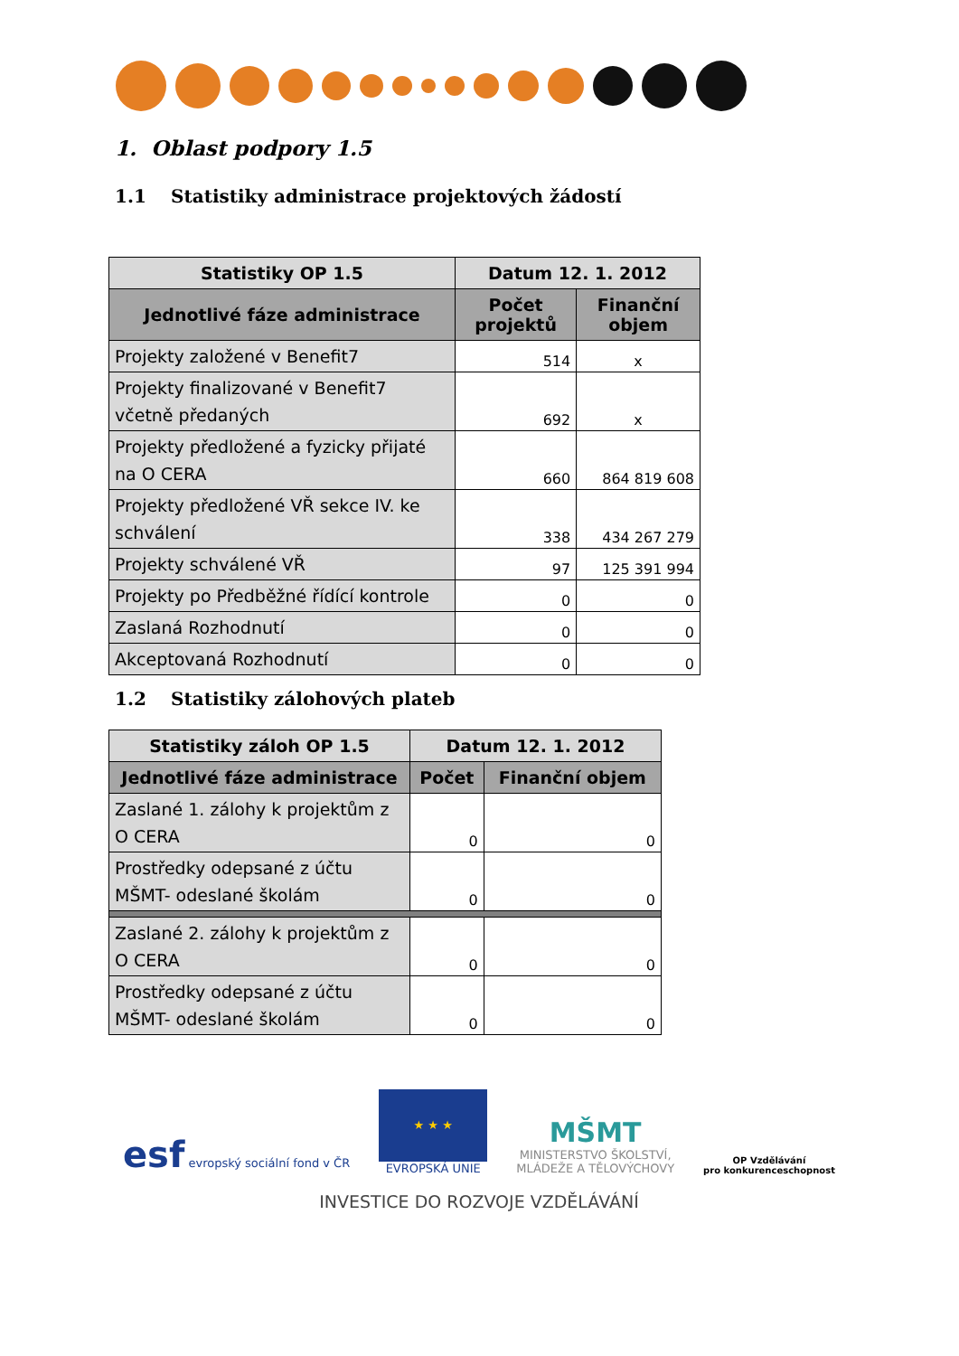1. Oblast podpory 1.5
1.1 Statistiky administrace projektových žádostí
| Statistiky OP 1.5 | Datum 12. 1. 2012 | |
| --- | --- | --- |
| Jednotlivé fáze administrace | Počet projektů | Finanční objem |
| Projekty založené v Benefit7 | 514 | x |
| Projekty finalizované v Benefit7 včetně předaných | 692 | x |
| Projekty předložené a fyzicky přijaté na O CERA | 660 | 864 819 608 |
| Projekty předložené VŘ sekce IV. ke schválení | 338 | 434 267 279 |
| Projekty schválené VŘ | 97 | 125 391 994 |
| Projekty po Předběžné řídící kontrole | 0 | 0 |
| Zaslaná Rozhodnutí | 0 | 0 |
| Akceptovaná Rozhodnutí | 0 | 0 |
1.2 Statistiky zálohových plateb
| Statistiky záloh OP 1.5 | Datum 12. 1. 2012 | |
| --- | --- | --- |
| Jednotlivé fáze administrace | Počet | Finanční objem |
| Zaslané 1. zálohy k projektům z O CERA | 0 | 0 |
| Prostředky odepsané z účtu MŠMT- odeslané školám | 0 | 0 |
| Zaslané 2. zálohy k projektům z O CERA | 0 | 0 |
| Prostředky odepsané z účtu MŠMT- odeslané školám | 0 | 0 |
esf evropský sociální fond v ČR
★ ★ ★
EVROPSKÁ UNIE
MŠMT
MINISTERSTVO ŠKOLSTVÍ,
MLÁDEŽE A TĚLOVÝCHOVY
OP Vzdělávání
pro konkurenceschopnost
INVESTICE DO ROZVOJE VZDĚLÁVÁNÍ